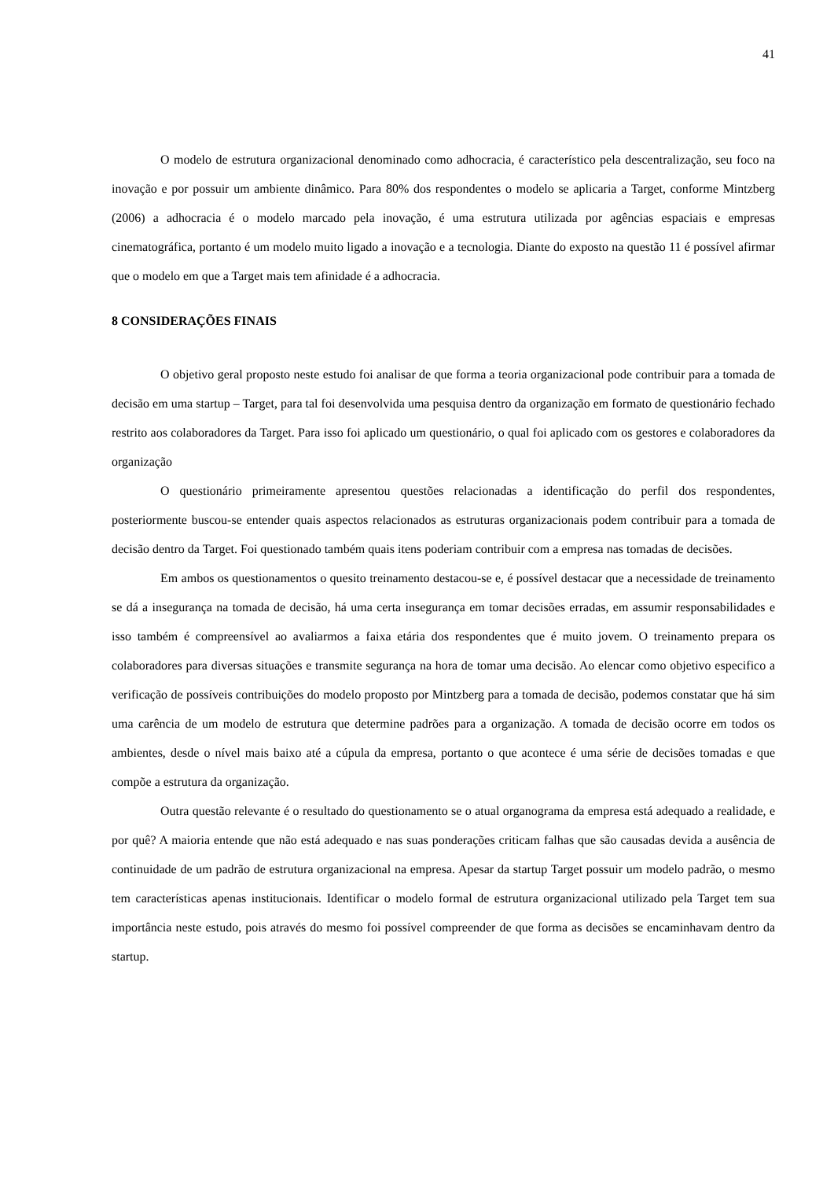41
O modelo de estrutura organizacional denominado como adhocracia, é característico pela descentralização, seu foco na inovação e por possuir um ambiente dinâmico. Para 80% dos respondentes o modelo se aplicaria a Target, conforme Mintzberg (2006) a adhocracia é o modelo marcado pela inovação, é uma estrutura utilizada por agências espaciais e empresas cinematográfica, portanto é um modelo muito ligado a inovação e a tecnologia. Diante do exposto na questão 11 é possível afirmar que o modelo em que a Target mais tem afinidade é a adhocracia.
8 CONSIDERAÇÕES FINAIS
O objetivo geral proposto neste estudo foi analisar de que forma a teoria organizacional pode contribuir para a tomada de decisão em uma startup – Target, para tal foi desenvolvida uma pesquisa dentro da organização em formato de questionário fechado restrito aos colaboradores da Target. Para isso foi aplicado um questionário, o qual foi aplicado com os gestores e colaboradores da organização
O questionário primeiramente apresentou questões relacionadas a identificação do perfil dos respondentes, posteriormente buscou-se entender quais aspectos relacionados as estruturas organizacionais podem contribuir para a tomada de decisão dentro da Target. Foi questionado também quais itens poderiam contribuir com a empresa nas tomadas de decisões.
Em ambos os questionamentos o quesito treinamento destacou-se e, é possível destacar que a necessidade de treinamento se dá a insegurança na tomada de decisão, há uma certa insegurança em tomar decisões erradas, em assumir responsabilidades e isso também é compreensível ao avaliarmos a faixa etária dos respondentes que é muito jovem. O treinamento prepara os colaboradores para diversas situações e transmite segurança na hora de tomar uma decisão. Ao elencar como objetivo especifico a verificação de possíveis contribuições do modelo proposto por Mintzberg para a tomada de decisão, podemos constatar que há sim uma carência de um modelo de estrutura que determine padrões para a organização. A tomada de decisão ocorre em todos os ambientes, desde o nível mais baixo até a cúpula da empresa, portanto o que acontece é uma série de decisões tomadas e que compõe a estrutura da organização.
Outra questão relevante é o resultado do questionamento se o atual organograma da empresa está adequado a realidade, e por quê? A maioria entende que não está adequado e nas suas ponderações criticam falhas que são causadas devida a ausência de continuidade de um padrão de estrutura organizacional na empresa. Apesar da startup Target possuir um modelo padrão, o mesmo tem características apenas institucionais. Identificar o modelo formal de estrutura organizacional utilizado pela Target tem sua importância neste estudo, pois através do mesmo foi possível compreender de que forma as decisões se encaminhavam dentro da startup.